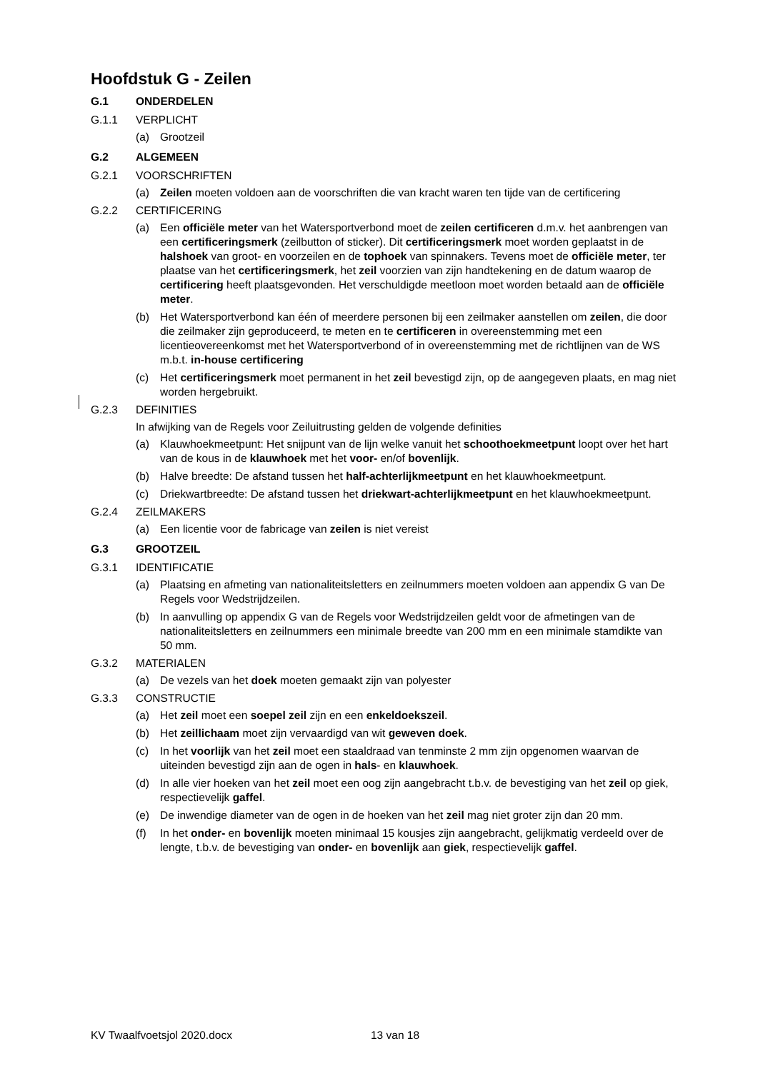Hoofdstuk G - Zeilen
G.1 ONDERDELEN
G.1.1 VERPLICHT
(a) Grootzeil
G.2 ALGEMEEN
G.2.1 VOORSCHRIFTEN
(a) Zeilen moeten voldoen aan de voorschriften die van kracht waren ten tijde van de certificering
G.2.2 CERTIFICERING
(a) Een officiële meter van het Watersportverbond moet de zeilen certificeren d.m.v. het aanbrengen van een certificeringsmerk (zeilbutton of sticker). Dit certificeringsmerk moet worden geplaatst in de halshoek van groot- en voorzeilen en de tophoek van spinnakers. Tevens moet de officiële meter, ter plaatse van het certificeringsmerk, het zeil voorzien van zijn handtekening en de datum waarop de certificering heeft plaatsgevonden. Het verschuldigde meetloon moet worden betaald aan de officiële meter.
(b) Het Watersportverbond kan één of meerdere personen bij een zeilmaker aanstellen om zeilen, die door die zeilmaker zijn geproduceerd, te meten en te certificeren in overeenstemming met een licentieovereenkomst met het Watersportverbond of in overeenstemming met de richtlijnen van de WS m.b.t. in-house certificering
(c) Het certificeringsmerk moet permanent in het zeil bevestigd zijn, op de aangegeven plaats, en mag niet worden hergebruikt.
G.2.3 DEFINITIES
In afwijking van de Regels voor Zeiluitrusting gelden de volgende definities
(a) Klauwhoekmeetpunt: Het snijpunt van de lijn welke vanuit het schoothoekmeetpunt loopt over het hart van de kous in de klauwhoek met het voor- en/of bovenlijk.
(b) Halve breedte: De afstand tussen het half-achterlijkmeetpunt en het klauwhoekmeetpunt.
(c) Driekwartbreedte: De afstand tussen het driekwart-achterlijkmeetpunt en het klauwhoekmeetpunt.
G.2.4 ZEILMAKERS
(a) Een licentie voor de fabricage van zeilen is niet vereist
G.3 GROOTZEIL
G.3.1 IDENTIFICATIE
(a) Plaatsing en afmeting van nationaliteitsletters en zeilnummers moeten voldoen aan appendix G van De Regels voor Wedstrijdzeilen.
(b) In aanvulling op appendix G van de Regels voor Wedstrijdzeilen geldt voor de afmetingen van de nationaliteitsletters en zeilnummers een minimale breedte van 200 mm en een minimale stamdikte van 50 mm.
G.3.2 MATERIALEN
(a) De vezels van het doek moeten gemaakt zijn van polyester
G.3.3 CONSTRUCTIE
(a) Het zeil moet een soepel zeil zijn en een enkeldoekszeil.
(b) Het zeillichaam moet zijn vervaardigd van wit geweven doek.
(c) In het voorlijk van het zeil moet een staaldraad van tenminste 2 mm zijn opgenomen waarvan de uiteinden bevestigd zijn aan de ogen in hals- en klauwhoek.
(d) In alle vier hoeken van het zeil moet een oog zijn aangebracht t.b.v. de bevestiging van het zeil op giek, respectievelijk gaffel.
(e) De inwendige diameter van de ogen in de hoeken van het zeil mag niet groter zijn dan 20 mm.
(f) In het onder- en bovenlijk moeten minimaal 15 kousjes zijn aangebracht, gelijkmatig verdeeld over de lengte, t.b.v. de bevestiging van onder- en bovenlijk aan giek, respectievelijk gaffel.
KV Twaalfvoetsjol 2020.docx 13 van 18